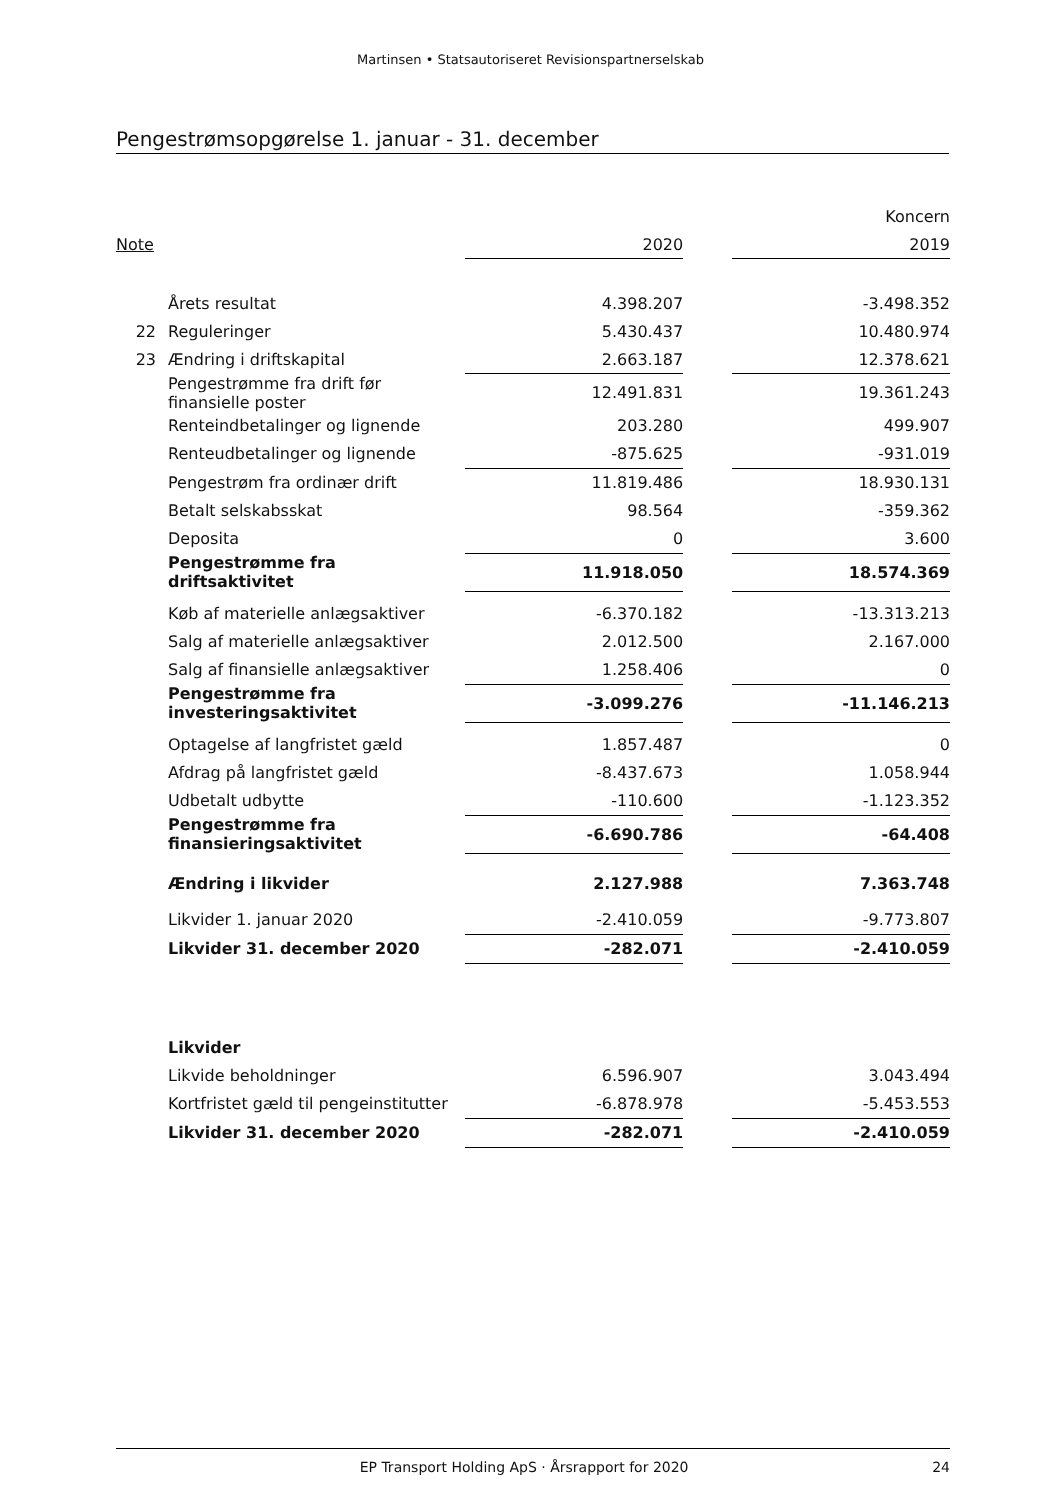Martinsen • Statsautoriseret Revisionspartnerselskab
Pengestrømsopgørelse 1. januar - 31. december
| | | Koncern | | |
| --- | --- | --- | --- | --- |
| Note | | 2020 | | 2019 |
| | Årets resultat | 4.398.207 | | -3.498.352 |
| 22 | Reguleringer | 5.430.437 | | 10.480.974 |
| 23 | Ændring i driftskapital | 2.663.187 | | 12.378.621 |
| | Pengestrømme fra drift før finansielle poster | 12.491.831 | | 19.361.243 |
| | Renteindbetalinger og lignende | 203.280 | | 499.907 |
| | Renteudbetalinger og lignende | -875.625 | | -931.019 |
| | Pengestrøm fra ordinær drift | 11.819.486 | | 18.930.131 |
| | Betalt selskabsskat | 98.564 | | -359.362 |
| | Deposita | 0 | | 3.600 |
| | Pengestrømme fra driftsaktivitet | 11.918.050 | | 18.574.369 |
| | Køb af materielle anlægsaktiver | -6.370.182 | | -13.313.213 |
| | Salg af materielle anlægsaktiver | 2.012.500 | | 2.167.000 |
| | Salg af finansielle anlægsaktiver | 1.258.406 | | 0 |
| | Pengestrømme fra investeringsaktivitet | -3.099.276 | | -11.146.213 |
| | Optagelse af langfristet gæld | 1.857.487 | | 0 |
| | Afdrag på langfristet gæld | -8.437.673 | | 1.058.944 |
| | Udbetalt udbytte | -110.600 | | -1.123.352 |
| | Pengestrømme fra finansieringsaktivitet | -6.690.786 | | -64.408 |
| | Ændring i likvider | 2.127.988 | | 7.363.748 |
| | Likvider 1. januar 2020 | -2.410.059 | | -9.773.807 |
| | Likvider 31. december 2020 | -282.071 | | -2.410.059 |
| | Likvider | | | |
| | Likvide beholdninger | 6.596.907 | | 3.043.494 |
| | Kortfristet gæld til pengeinstitutter | -6.878.978 | | -5.453.553 |
| | Likvider 31. december 2020 | -282.071 | | -2.410.059 |
EP Transport Holding ApS · Årsrapport for 2020 24